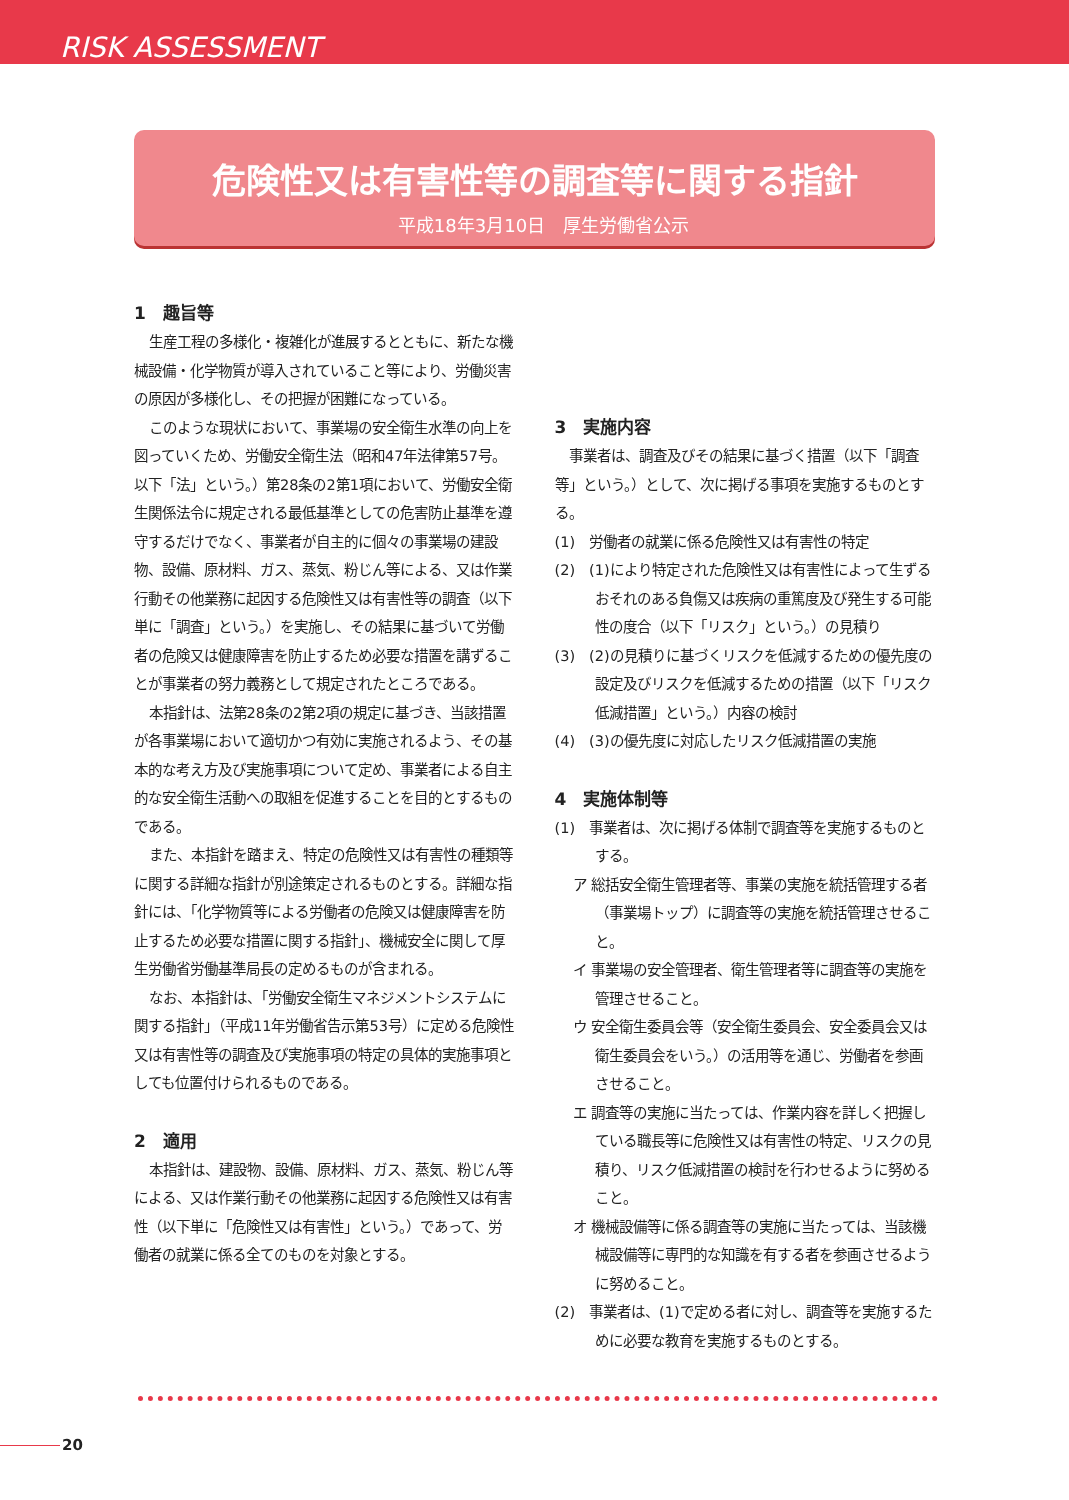RISK ASSESSMENT
危険性又は有害性等の調査等に関する指針
平成18年3月10日　厚生労働省公示
1　趣旨等
生産工程の多様化・複雑化が進展するとともに、新たな機械設備・化学物質が導入されていること等により、労働災害の原因が多様化し、その把握が困難になっている。
このような現状において、事業場の安全衛生水準の向上を図っていくため、労働安全衛生法（昭和47年法律第57号。以下「法」という。）第28条の2第1項において、労働安全衛生関係法令に規定される最低基準としての危害防止基準を遵守するだけでなく、事業者が自主的に個々の事業場の建設物、設備、原材料、ガス、蒸気、粉じん等による、又は作業行動その他業務に起因する危険性又は有害性等の調査（以下単に「調査」という。）を実施し、その結果に基づいて労働者の危険又は健康障害を防止するため必要な措置を講ずることが事業者の努力義務として規定されたところである。
本指針は、法第28条の2第2項の規定に基づき、当該措置が各事業場において適切かつ有効に実施されるよう、その基本的な考え方及び実施事項について定め、事業者による自主的な安全衛生活動への取組を促進することを目的とするものである。
また、本指針を踏まえ、特定の危険性又は有害性の種類等に関する詳細な指針が別途策定されるものとする。詳細な指針には、「化学物質等による労働者の危険又は健康障害を防止するため必要な措置に関する指針」、機械安全に関して厚生労働省労働基準局長の定めるものが含まれる。
なお、本指針は、「労働安全衛生マネジメントシステムに関する指針」（平成11年労働省告示第53号）に定める危険性又は有害性等の調査及び実施事項の特定の具体的実施事項としても位置付けられるものである。
2　適用
本指針は、建設物、設備、原材料、ガス、蒸気、粉じん等による、又は作業行動その他業務に起因する危険性又は有害性（以下単に「危険性又は有害性」という。）であって、労働者の就業に係る全てのものを対象とする。
3　実施内容
事業者は、調査及びその結果に基づく措置（以下「調査等」という。）として、次に掲げる事項を実施するものとする。
(1)　労働者の就業に係る危険性又は有害性の特定
(2)　(1)により特定された危険性又は有害性によって生ずるおそれのある負傷又は疾病の重篤度及び発生する可能性の度合（以下「リスク」という。）の見積り
(3)　(2)の見積りに基づくリスクを低減するための優先度の設定及びリスクを低減するための措置（以下「リスク低減措置」という。）内容の検討
(4)　(3)の優先度に対応したリスク低減措置の実施
4　実施体制等
(1)　事業者は、次に掲げる体制で調査等を実施するものとする。
ア 総括安全衛生管理者等、事業の実施を統括管理する者（事業場トップ）に調査等の実施を統括管理させること。
イ 事業場の安全管理者、衛生管理者等に調査等の実施を管理させること。
ウ 安全衛生委員会等（安全衛生委員会、安全委員会又は衛生委員会をいう。）の活用等を通じ、労働者を参画させること。
エ 調査等の実施に当たっては、作業内容を詳しく把握している職長等に危険性又は有害性の特定、リスクの見積り、リスク低減措置の検討を行わせるように努めること。
オ 機械設備等に係る調査等の実施に当たっては、当該機械設備等に専門的な知識を有する者を参画させるように努めること。
(2)　事業者は、(1)で定める者に対し、調査等を実施するために必要な教育を実施するものとする。
20